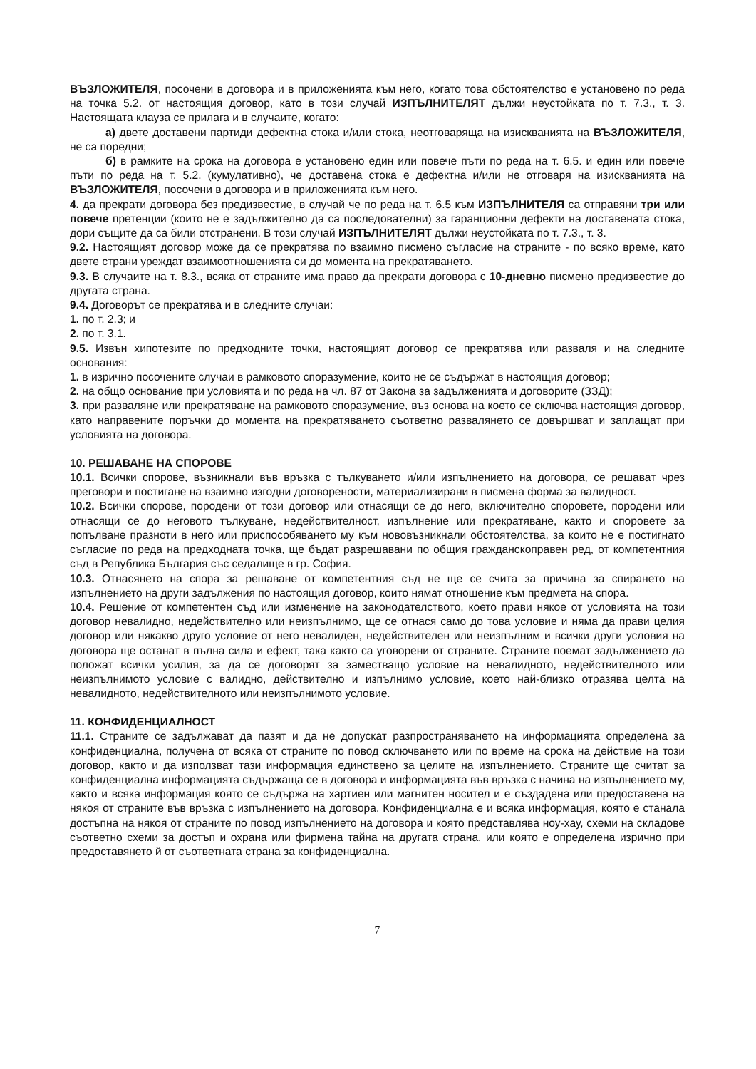ВЪЗЛОЖИТЕЛЯ, посочени в договора и в приложенията към него, когато това обстоятелство е установено по реда на точка 5.2. от настоящия договор, като в този случай ИЗПЪЛНИТЕЛЯТ дължи неустойката по т. 7.3., т. 3. Настоящата клауза се прилага и в случаите, когато:
а) двете доставени партиди дефектна стока и/или стока, неотговаряща на изискванията на ВЪЗЛОЖИТЕЛЯ, не са поредни;
б) в рамките на срока на договора е установено един или повече пъти по реда на т. 6.5. и един или повече пъти по реда на т. 5.2. (кумулативно), че доставена стока е дефектна и/или не отговаря на изискванията на ВЪЗЛОЖИТЕЛЯ, посочени в договора и в приложенията към него.
4. да прекрати договора без предизвестие, в случай че по реда на т. 6.5 към ИЗПЪЛНИТЕЛЯ са отправяни три или повече претенции (които не е задължително да са последователни) за гаранционни дефекти на доставената стока, дори същите да са били отстранени. В този случай ИЗПЪЛНИТЕЛЯТ дължи неустойката по т. 7.3., т. 3.
9.2. Настоящият договор може да се прекратява по взаимно писмено съгласие на страните - по всяко време, като двете страни уреждат взаимоотношенията си до момента на прекратяването.
9.3. В случаите на т. 8.3., всяка от страните има право да прекрати договора с 10-дневно писмено предизвестие до другата страна.
9.4. Договорът се прекратява и в следните случаи:
1. по т. 2.3; и
2. по т. 3.1.
9.5. Извън хипотезите по предходните точки, настоящият договор се прекратява или разваля и на следните основания:
1. в изрично посочените случаи в рамковото споразумение, които не се съдържат в настоящия договор;
2. на общо основание при условията и по реда на чл. 87 от Закона за задълженията и договорите (ЗЗД);
3. при разваляне или прекратяване на рамковото споразумение, въз основа на което се сключва настоящия договор, като направените поръчки до момента на прекратяването съответно разваляне­то се довършват и заплащат при условията на договора.
10. РЕШАВАНЕ НА СПОРОВЕ
10.1. Всички спорове, възникнали във връзка с тълкуването и/или изпълнението на договора, се решават чрез преговори и постигане на взаимно изгодни договорености, материализирани в писмена форма за валидност.
10.2. Всички спорове, породени от този договор или отнасящи се до него, включително споровете, породени или отнасящи се до неговото тълкуване, недействителност, изпълнение или прекратяване, както и споровете за попълване празноти в него или приспособяването му към нововъзникнали обстоятелства, за които не е постигнато съгласие по реда на предходната точка, ще бъдат разрешавани по общия гражданскоправен ред, от компетентния съд в Република България със седалище в гр. София.
10.3. Отнасянето на спора за решаване от компетентния съд не ще се счита за причина за спирането на изпълнението на други задължения по настоящия договор, които нямат отношение към предмета на спора.
10.4. Решение от компетентен съд или изменение на законодателството, което прави някое от условията на този договор невалидно, недействително или неизпълнимо, ще се отнася само до това условие и няма да прави целия договор или някакво друго условие от него невалиден, недействителен или неизпълним и всички други условия на договора ще останат в пълна сила и ефект, така както са уговорени от страните. Страните поемат задължението да положат всички усилия, за да се договорят за заместващо условие на невалидното, недействителното или неизпълнимото условие с валидно, действително и изпълнимо условие, което най-близко отразява целта на невалидното, недействителното или неизпълнимото условие.
11. КОНФИДЕНЦИАЛНОСТ
11.1. Страните се задължават да пазят и да не допускат разпространяването на информацията определена за конфиденциална, получена от всяка от страните по повод сключването или по време на срока на действие на този договор, както и да използват тази информация единствено за целите на изпълнението. Страните ще считат за конфиденциална информацията съдържаща се в договора и информацията във връзка с начина на изпълнението му, както и всяка информация която се съдържа на хартиен или магнитен носител и е създадена или предоставена на някоя от страните във връзка с изпълнението на договора. Конфиденциална е и всяка информация, която е станала достъпна на някоя от страните по повод изпълнението на договора и която представлява ноу-хау, схеми на складове съответно схеми за достъп и охрана или фирмена тайна на другата страна, или която е определена изрично при предоставянето й от съответната страна за конфиденциална.
7